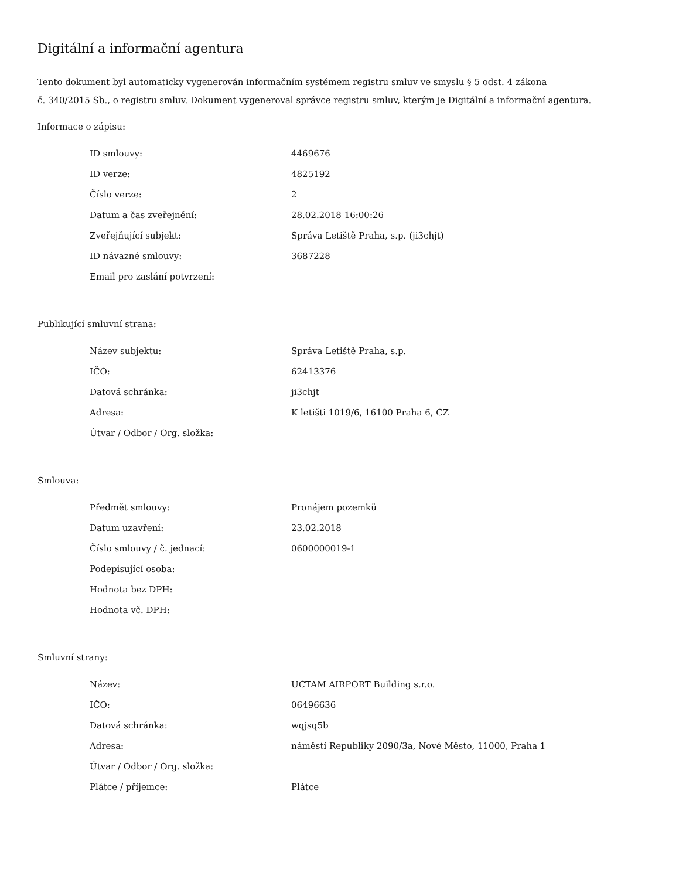Digitální a informační agentura
Tento dokument byl automaticky vygenerován informačním systémem registru smluv ve smyslu § 5 odst. 4 zákona
č. 340/2015 Sb., o registru smluv. Dokument vygeneroval správce registru smluv, kterým je Digitální a informační agentura.
Informace o zápisu:
| ID smlouvy: | 4469676 |
| ID verze: | 4825192 |
| Číslo verze: | 2 |
| Datum a čas zveřejnění: | 28.02.2018 16:00:26 |
| Zveřejňující subjekt: | Správa Letiště Praha, s.p. (ji3chjt) |
| ID návazné smlouvy: | 3687228 |
| Email pro zaslání potvrzení: | |
Publikující smluvní strana:
| Název subjektu: | Správa Letiště Praha, s.p. |
| IČO: | 62413376 |
| Datová schránka: | ji3chjt |
| Adresa: | K letišti 1019/6, 16100 Praha 6, CZ |
| Útvar / Odbor / Org. složka: | |
Smlouva:
| Předmět smlouvy: | Pronájem pozemků |
| Datum uzavření: | 23.02.2018 |
| Číslo smlouvy / č. jednací: | 0600000019-1 |
| Podepisující osoba: | |
| Hodnota bez DPH: | |
| Hodnota vč. DPH: | |
Smluvní strany:
| Název: | UCTAM AIRPORT Building s.r.o. |
| IČO: | 06496636 |
| Datová schránka: | wqjsq5b |
| Adresa: | náměstí Republiky 2090/3a, Nové Město, 11000, Praha 1 |
| Útvar / Odbor / Org. složka: | |
| Plátce / příjemce: | Plátce |